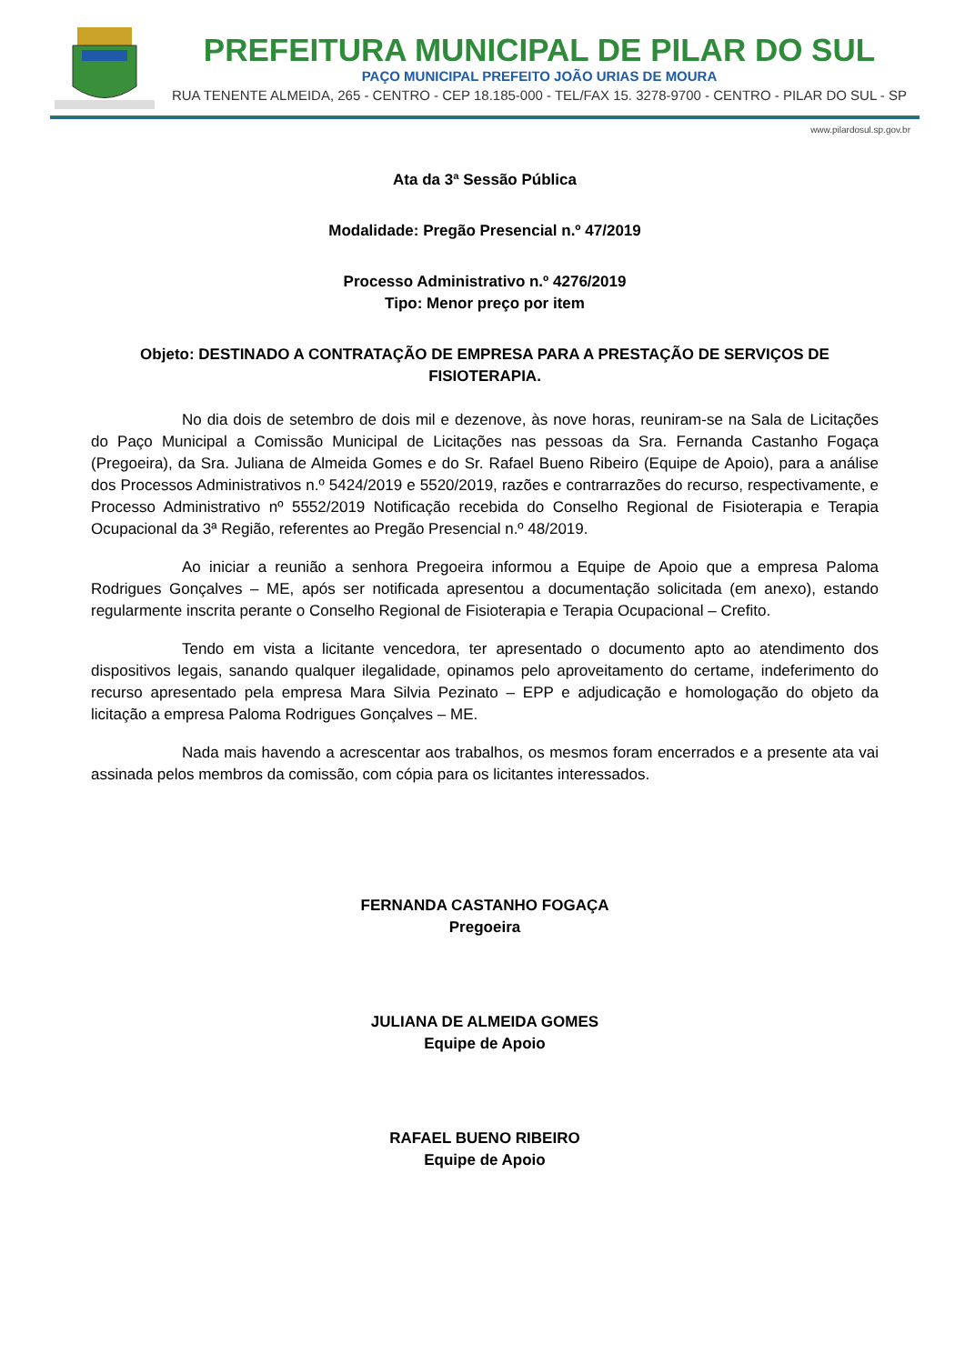PREFEITURA MUNICIPAL DE PILAR DO SUL
PAÇO MUNICIPAL PREFEITO JOÃO URIAS DE MOURA
RUA TENENTE ALMEIDA, 265 - CENTRO - CEP 18.185-000 - TEL/FAX 15. 3278-9700 - CENTRO - PILAR DO SUL - SP
www.pilardosul.sp.gov.br
Ata da 3ª Sessão Pública
Modalidade: Pregão Presencial n.º 47/2019
Processo Administrativo n.º 4276/2019
Tipo: Menor preço por item
Objeto: DESTINADO A CONTRATAÇÃO DE EMPRESA PARA A PRESTAÇÃO DE SERVIÇOS DE FISIOTERAPIA.
No dia dois de setembro de dois mil e dezenove, às nove horas, reuniram-se na Sala de Licitações do Paço Municipal a Comissão Municipal de Licitações nas pessoas da Sra. Fernanda Castanho Fogaça (Pregoeira), da Sra. Juliana de Almeida Gomes e do Sr. Rafael Bueno Ribeiro (Equipe de Apoio), para a análise dos Processos Administrativos n.º 5424/2019 e 5520/2019, razões e contrarrazões do recurso, respectivamente, e Processo Administrativo nº 5552/2019 Notificação recebida do Conselho Regional de Fisioterapia e Terapia Ocupacional da 3ª Região, referentes ao Pregão Presencial n.º 48/2019.
Ao iniciar a reunião a senhora Pregoeira informou a Equipe de Apoio que a empresa Paloma Rodrigues Gonçalves – ME, após ser notificada apresentou a documentação solicitada (em anexo), estando regularmente inscrita perante o Conselho Regional de Fisioterapia e Terapia Ocupacional – Crefito.
Tendo em vista a licitante vencedora, ter apresentado o documento apto ao atendimento dos dispositivos legais, sanando qualquer ilegalidade, opinamos pelo aproveitamento do certame, indeferimento do recurso apresentado pela empresa Mara Silvia Pezinato – EPP e adjudicação e homologação do objeto da licitação a empresa Paloma Rodrigues Gonçalves – ME.
Nada mais havendo a acrescentar aos trabalhos, os mesmos foram encerrados e a presente ata vai assinada pelos membros da comissão, com cópia para os licitantes interessados.
FERNANDA CASTANHO FOGAÇA
Pregoeira
JULIANA DE ALMEIDA GOMES
Equipe de Apoio
RAFAEL BUENO RIBEIRO
Equipe de Apoio